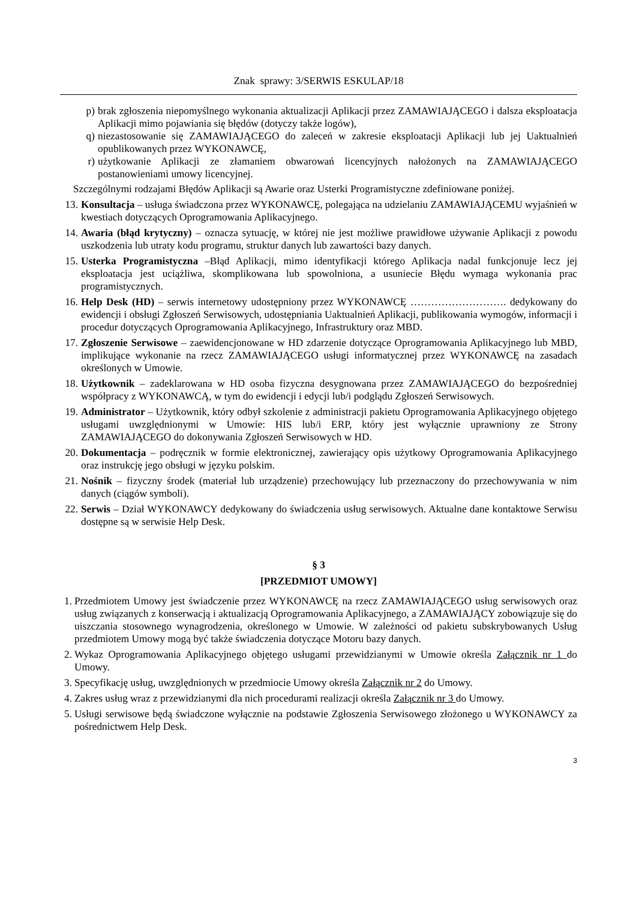Znak sprawy: 3/SERWIS ESKULAP/18
p) brak zgłoszenia niepomyślnego wykonania aktualizacji Aplikacji przez ZAMAWIAJĄCEGO i dalsza eksploatacja Aplikacji mimo pojawiania się błędów (dotyczy także logów),
q) niezastosowanie się ZAMAWIAJĄCEGO do zaleceń w zakresie eksploatacji Aplikacji lub jej Uaktualnień opublikowanych przez WYKONAWCĘ,
r) użytkowanie Aplikacji ze złamaniem obwarowań licencyjnych nałożonych na ZAMAWIAJĄCEGO postanowieniami umowy licencyjnej.
Szczególnymi rodzajami Błędów Aplikacji są Awarie oraz Usterki Programistyczne zdefiniowane poniżej.
13. Konsultacja – usługa świadczona przez WYKONAWCĘ, polegająca na udzielaniu ZAMAWIAJĄCEMU wyjaśnień w kwestiach dotyczących Oprogramowania Aplikacyjnego.
14. Awaria (błąd krytyczny) – oznacza sytuację, w której nie jest możliwe prawidłowe używanie Aplikacji z powodu uszkodzenia lub utraty kodu programu, struktur danych lub zawartości bazy danych.
15. Usterka Programistyczna –Błąd Aplikacji, mimo identyfikacji którego Aplikacja nadal funkcjonuje lecz jej eksploatacja jest uciążliwa, skomplikowana lub spowolniona, a usuniecie Błędu wymaga wykonania prac programistycznych.
16. Help Desk (HD) – serwis internetowy udostępniony przez WYKONAWCĘ ………………………. dedykowany do ewidencji i obsługi Zgłoszeń Serwisowych, udostępniania Uaktualnień Aplikacji, publikowania wymogów, informacji i procedur dotyczących Oprogramowania Aplikacyjnego, Infrastruktury oraz MBD.
17. Zgłoszenie Serwisowe – zaewidencjonowane w HD zdarzenie dotyczące Oprogramowania Aplikacyjnego lub MBD, implikujące wykonanie na rzecz ZAMAWIAJĄCEGO usługi informatycznej przez WYKONAWCĘ na zasadach określonych w Umowie.
18. Użytkownik – zadeklarowana w HD osoba fizyczna desygnowana przez ZAMAWIAJĄCEGO do bezpośredniej współpracy z WYKONAWCĄ, w tym do ewidencji i edycji lub/i podglądu Zgłoszeń Serwisowych.
19. Administrator – Użytkownik, który odbył szkolenie z administracji pakietu Oprogramowania Aplikacyjnego objętego usługami uwzględnionymi w Umowie: HIS lub/i ERP, który jest wyłącznie uprawniony ze Strony ZAMAWIAJĄCEGO do dokonywania Zgłoszeń Serwisowych w HD.
20. Dokumentacja – podręcznik w formie elektronicznej, zawierający opis użytkowy Oprogramowania Aplikacyjnego oraz instrukcję jego obsługi w języku polskim.
21. Nośnik – fizyczny środek (materiał lub urządzenie) przechowujący lub przeznaczony do przechowywania w nim danych (ciągów symboli).
22. Serwis – Dział WYKONAWCY dedykowany do świadczenia usług serwisowych. Aktualne dane kontaktowe Serwisu dostępne są w serwisie Help Desk.
§ 3
[PRZEDMIOT UMOWY]
1. Przedmiotem Umowy jest świadczenie przez WYKONAWCĘ na rzecz ZAMAWIAJĄCEGO usług serwisowych oraz usług związanych z konserwacją i aktualizacją Oprogramowania Aplikacyjnego, a ZAMAWIAJĄCY zobowiązuje się do uiszczania stosownego wynagrodzenia, określonego w Umowie. W zależności od pakietu subskrybowanych Usług przedmiotem Umowy mogą być także świadczenia dotyczące Motoru bazy danych.
2. Wykaz Oprogramowania Aplikacyjnego objętego usługami przewidzianymi w Umowie określa Załącznik nr 1 do Umowy.
3. Specyfikację usług, uwzględnionych w przedmiocie Umowy określa Załącznik nr 2 do Umowy.
4. Zakres usług wraz z przewidzianymi dla nich procedurami realizacji określa Załącznik nr 3 do Umowy.
5. Usługi serwisowe będą świadczone wyłącznie na podstawie Zgłoszenia Serwisowego złożonego u WYKONAWCY za pośrednictwem Help Desk.
3